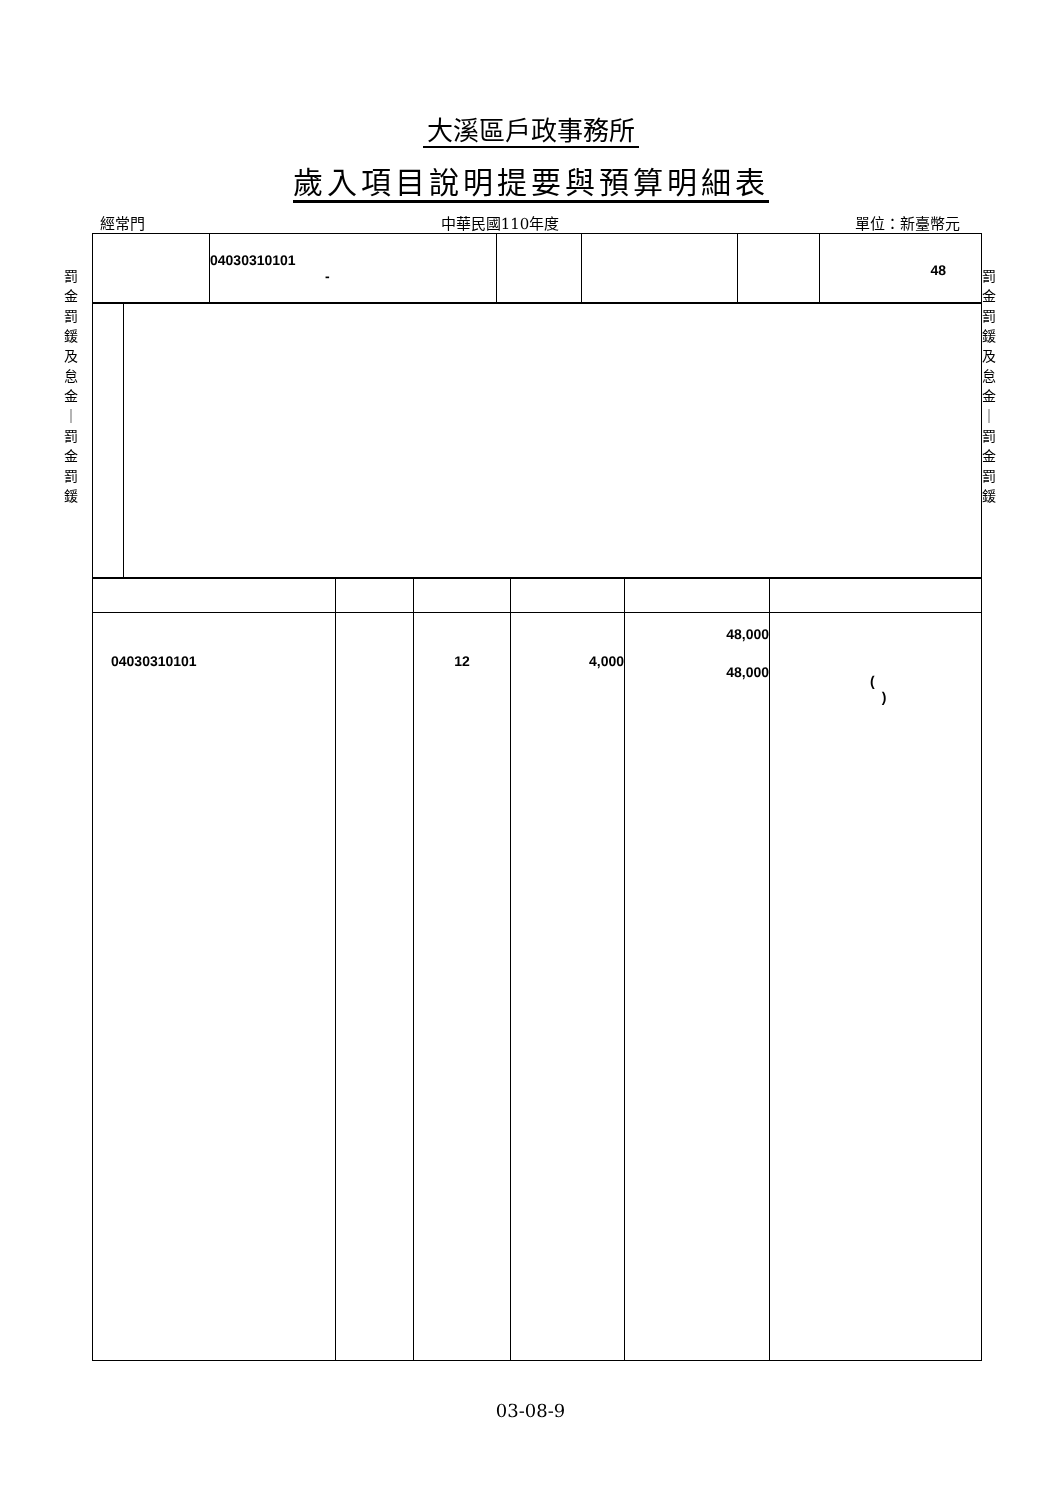大溪區戶政事務所
歲入項目說明提要與預算明細表
經常門 中華民國110年度 單位：新臺幣元
罰
金
罰
鍰
及
怠
金
｜
罰
金
罰
鍰
罰
金
罰
鍰
及
怠
金
｜
罰
金
罰
鍰
| | 04030310101 - | | | | 48 |
| 04030310101 | | 12 | 4,000 | 48,000 48,000 | ( ) |
03-08-9